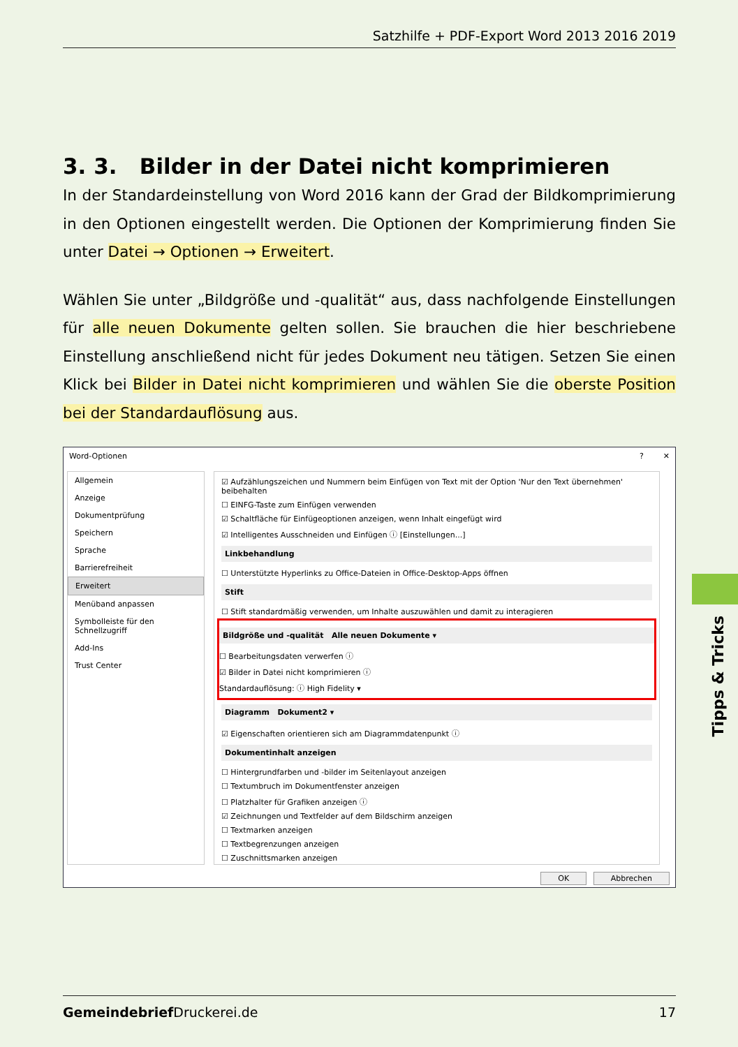Satzhilfe + PDF-Export Word 2013 2016 2019
3. 3. Bilder in der Datei nicht komprimieren
In der Standardeinstellung von Word 2016 kann der Grad der Bildkomprimierung in den Optionen eingestellt werden. Die Optionen der Komprimierung finden Sie unter Datei → Optionen → Erweitert.
Wählen Sie unter „Bildgröße und -qualität“ aus, dass nachfolgende Einstellungen für alle neuen Dokumente gelten sollen. Sie brauchen die hier beschriebene Einstellung anschließend nicht für jedes Dokument neu tätigen. Setzen Sie einen Klick bei Bilder in Datei nicht komprimieren und wählen Sie die oberste Position bei der Standardauflösung aus.
Word-Optionen? ✕
Allgemein
Anzeige
Dokumentprüfung
Speichern
Sprache
Barrierefreiheit
Erweitert
Menüband anpassen
Symbolleiste für den Schnellzugriff
Add-Ins
Trust Center
☑ Aufzählungszeichen und Nummern beim Einfügen von Text mit der Option 'Nur den Text übernehmen' beibehalten
☐ EINFG-Taste zum Einfügen verwenden
☑ Schaltfläche für Einfügeoptionen anzeigen, wenn Inhalt eingefügt wird
☑ Intelligentes Ausschneiden und Einfügen ⓘ [Einstellungen...]
Linkbehandlung
☐ Unterstützte Hyperlinks zu Office-Dateien in Office-Desktop-Apps öffnen
Stift
☐ Stift standardmäßig verwenden, um Inhalte auszuwählen und damit zu interagieren
Bildgröße und -qualität Alle neuen Dokumente ▾
☐ Bearbeitungsdaten verwerfen ⓘ
☑ Bilder in Datei nicht komprimieren ⓘ
Standardauflösung: ⓘ High Fidelity ▾
Diagramm Dokument2 ▾
☑ Eigenschaften orientieren sich am Diagrammdatenpunkt ⓘ
Dokumentinhalt anzeigen
☐ Hintergrundfarben und -bilder im Seitenlayout anzeigen
☐ Textumbruch im Dokumentfenster anzeigen
☐ Platzhalter für Grafiken anzeigen ⓘ
☑ Zeichnungen und Textfelder auf dem Bildschirm anzeigen
☐ Textmarken anzeigen
☐ Textbegrenzungen anzeigen
☐ Zuschnittsmarken anzeigen
OK Abbrechen
Tipps & Tricks
Gemeindebrief Druckerei.de 17